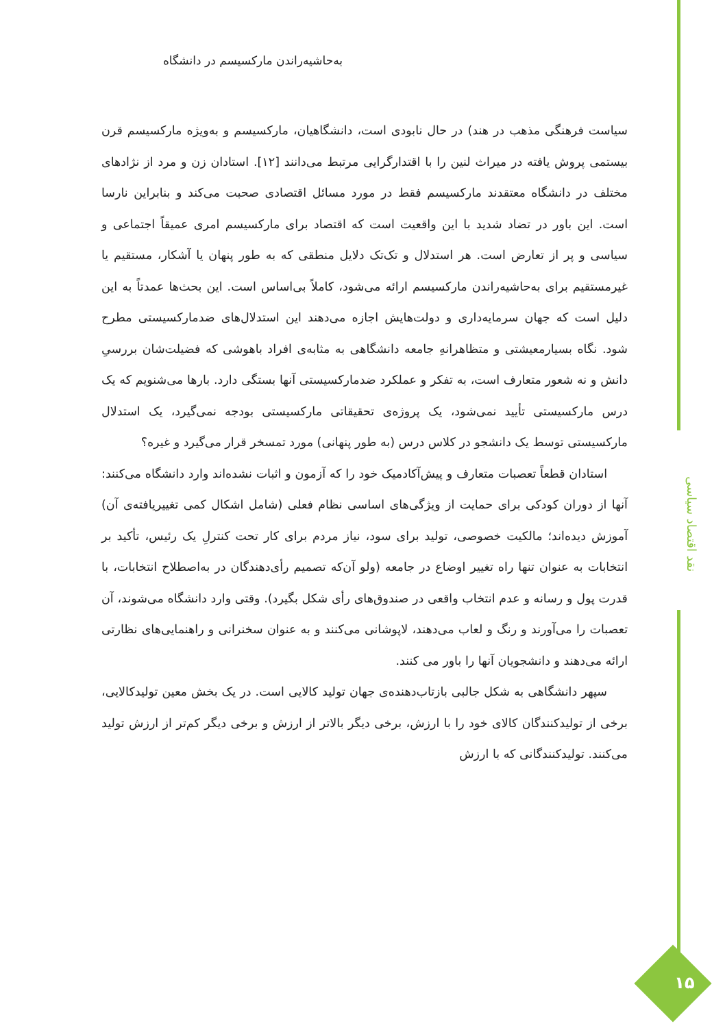به‌حاشیه‌راندن مارکسیسم در دانشگاه
سیاست فرهنگی مذهب در هند) در حال نابودی است، دانشگاهیان، مارکسیسم و به‌ویژه مارکسیسم قرن بیستمی پروش یافته در میراث لنین را با اقتدارگرایی مرتبط می‌دانند [۱۲]. استادان زن و مرد از نژادهای مختلف در دانشگاه معتقدند مارکسیسم فقط در مورد مسائل اقتصادی صحبت می‌کند و بنابراین نارسا است. این باور در تضاد شدید با این واقعیت است که اقتصاد برای مارکسیسم امری عمیقاً اجتماعی و سیاسی و پر از تعارض است. هر استدلال و تک‌تک دلایل منطقی که به طور پنهان یا آشکار، مستقیم یا غیرمستقیم برای به‌حاشیه‌راندن مارکسیسم ارائه می‌شود، کاملاً بی‌اساس است. این بحث‌ها عمدتاً به این دلیل است که جهان سرمایه‌داری و دولت‌هایش اجازه می‌دهند این استدلال‌های ضدمارکسیستی مطرح شود. نگاه بسیارمعیشتی و متظاهرانه‌ِ جامعه دانشگاهی به مثابه‌ی افراد باهوشی که فضیلت‌شان بررسیِ دانش و نه شعور متعارف است، به تفکر و عملکرد ضدمارکسیستی آنها بستگی دارد. بارها می‌شنویم که یک درس مارکسیستی تأیید نمی‌شود، یک پروژه‌ی تحقیقاتی مارکسیستی بودجه نمی‌گیرد، یک استدلال مارکسیستی توسط یک دانشجو در کلاس درس (به طور پنهانی) مورد تمسخر قرار می‌گیرد و غیره؟
استادان قطعاً تعصبات متعارف و پیش‌آکادمیک خود را که آزمون و اثبات نشده‌اند وارد دانشگاه می‌کنند: آنها از دوران کودکی برای حمایت از ویژگی‌های اساسی نظام فعلی (شامل اشکال کمی تغییریافته‌ی آن) آموزش دیده‌اند؛ مالکیت خصوصی، تولید برای سود، نیاز مردم برای کار تحت کنترلِ یک رئیس، تأکید بر انتخابات به عنوان تنها راه تغییر اوضاع در جامعه (ولو آن‌که تصمیم رأی‌دهندگان در به‌اصطلاح انتخابات، با قدرت پول و رسانه و عدم انتخاب واقعی در صندوق‌های رأی شکل بگیرد). وقتی وارد دانشگاه می‌شوند، آن تعصبات را می‌آورند و رنگ و لعاب می‌دهند، لاپوشانی می‌کنند و به عنوان سخنرانی و راهنمایی‌های نظارتی ارائه می‌دهند و دانشجویان آنها را باور می کنند.
سپهر دانشگاهی به شکل جالبی بازتاب‌دهنده‌ی جهان تولید کالایی است. در یک بخش معین تولیدکالایی، برخی از تولیدکنندگان کالای خود را با ارزش، برخی دیگر بالاتر از ارزش و برخی دیگر کم‌تر از ارزش تولید می‌کنند. تولیدکنندگانی که با ارزش
نقد اقتصاد سیاسی
۱۵